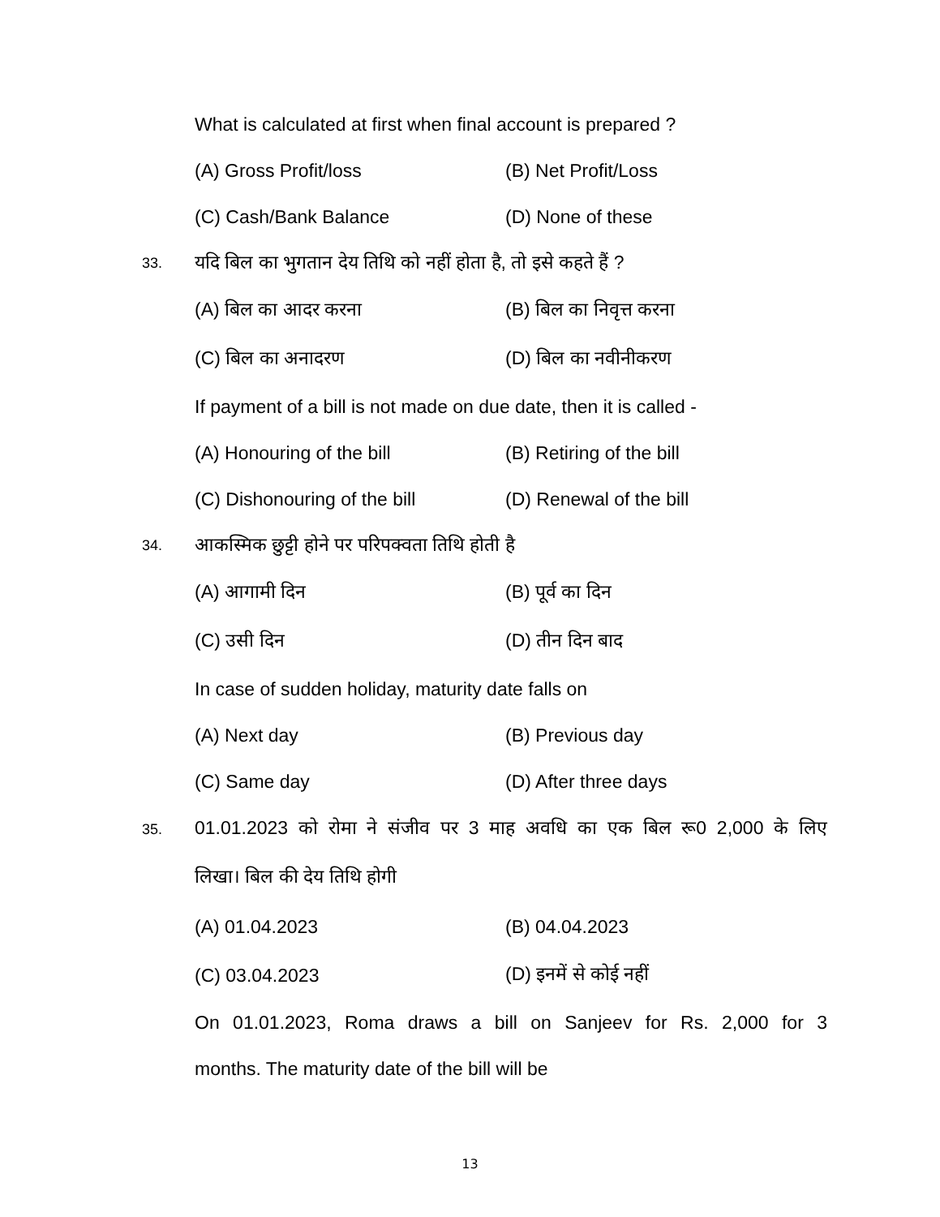What is calculated at first when final account is prepared ?
(A) Gross Profit/loss (B) Net Profit/Loss
(C) Cash/Bank Balance (D) None of these
33.
यदि बिल का भुगतान देय तिथि को नहीं होता है, तो इसे कहते हैं ?
(A) बिल का आदर करना (B) बिल का निवृत्त करना
(C) बिल का अनादरण (D) बिल का नवीनीकरण
If payment of a bill is not made on due date, then it is called -
(A) Honouring of the bill (B) Retiring of the bill
(C) Dishonouring of the bill
(D) Renewal of the bill
34.
आकस्मिक छुट्टी होने पर परिपक्वता तिथि होती है
(A) आगामी दिन (B) पूर्व का दिन
(C) उसी दिन (D) तीन दिन बाद
In case of sudden holiday, maturity date falls on
(A) Next day (B) Previous day
(C) Same day (D) After three days
35.
01.01.2023 को रोमा ने संजीव पर 3 माह अवधि का एक बिल रू0 2,000 के लिए
लिखा। बिल की देय तिथि होगी
(A) 01.04.2023 (B) 04.04.2023
(C) 03.04.2023 (D) इनमें से कोई नहीं
On 01.01.2023, Roma draws a bill on Sanjeev for Rs. 2,000 for 3
months. The maturity date of the bill will be
13